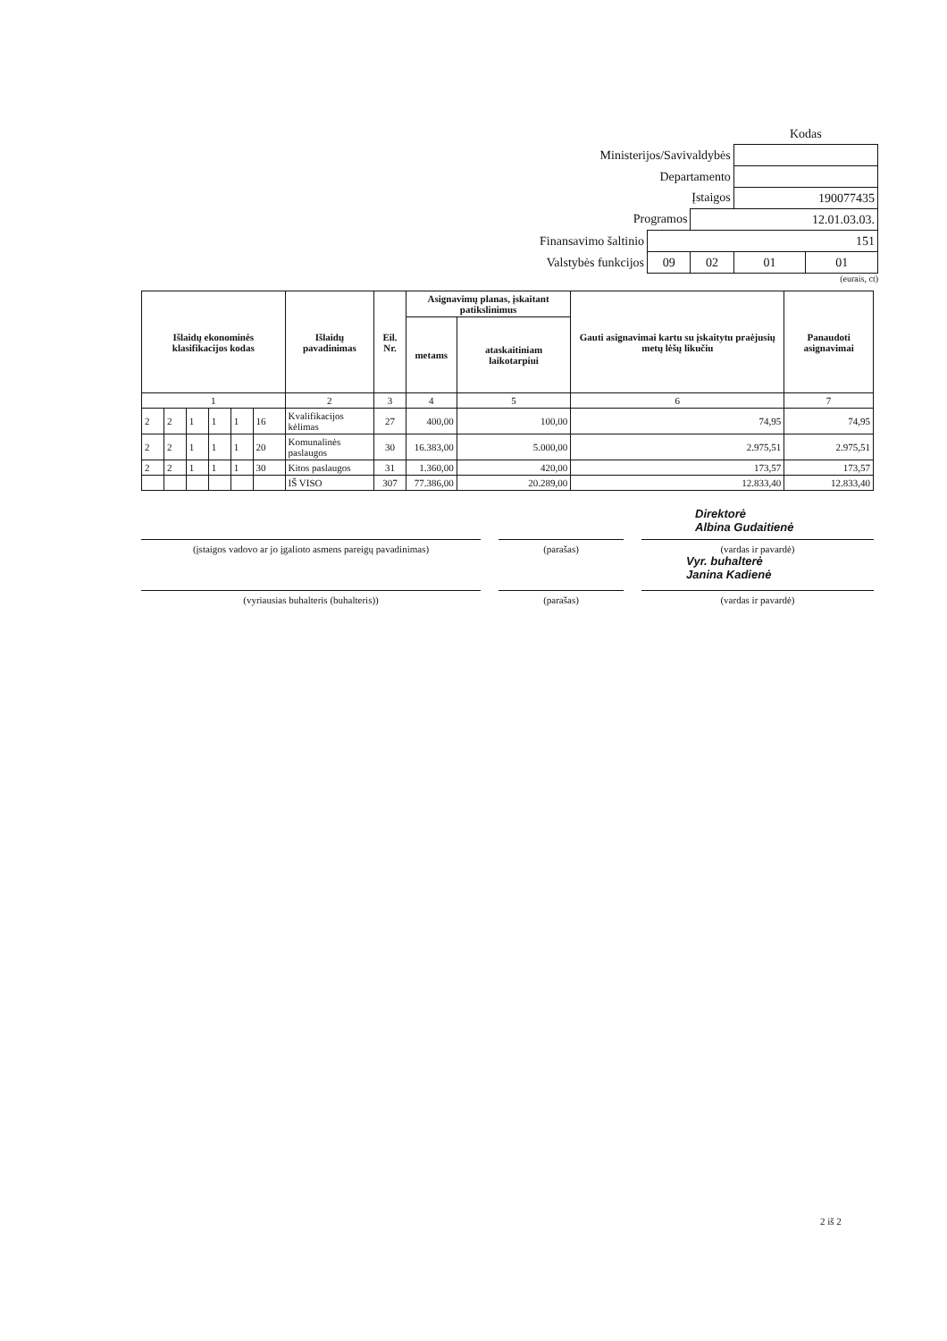| | | | Kodas | |
| Ministerijos/Savivaldybės | | | | |
| Departamento | | | | |
| Įstaigos | | | 190077435 | |
| Programos | | 12.01.03.03. | | |
| Finansavimo šaltinio | 151 | | | |
| Valstybės funkcijos | 09 | 02 | 01 | 01 |
(eurais, ct)
| Išlaidų ekonominės klasifikacijos kodas | | | | | | Išlaidų pavadinimas | Eil. Nr. | Asignavimų planas, įskaitant patikslinimus | | Gauti asignavimai kartu su įskaitytu praėjusių metų lėšų likučiu | Panaudoti asignavimai |
| --- | --- | --- | --- | --- | --- | --- | --- | --- | --- | --- | --- |
| | | | | | | | | metams | ataskaitiniam laikotarpiui | | |
| 1 | | | | | | 2 | 3 | 4 | 5 | 6 | 7 |
| 2 | 2 | 1 | 1 | 1 | 16 | Kvalifikacijos kėlimas | 27 | 400,00 | 100,00 | 74,95 | 74,95 |
| 2 | 2 | 1 | 1 | 1 | 20 | Komunalinės paslaugos | 30 | 16.383,00 | 5.000,00 | 2.975,51 | 2.975,51 |
| 2 | 2 | 1 | 1 | 1 | 30 | Kitos paslaugos | 31 | 1.360,00 | 420,00 | 173,57 | 173,57 |
| | | | | | | IŠ VISO | 307 | 77.386,00 | 20.289,00 | 12.833,40 | 12.833,40 |
Direktorė
Albina Gudaitienė
(įstaigos vadovo ar jo įgalioto asmens pareigų pavadinimas)
(parašas) (vardas ir pavardė)
Vyr. buhalterė
Janina Kadienė
(vyriausias buhalteris (buhalteris)) (parašas) (vardas ir pavardė)
2 iš 2